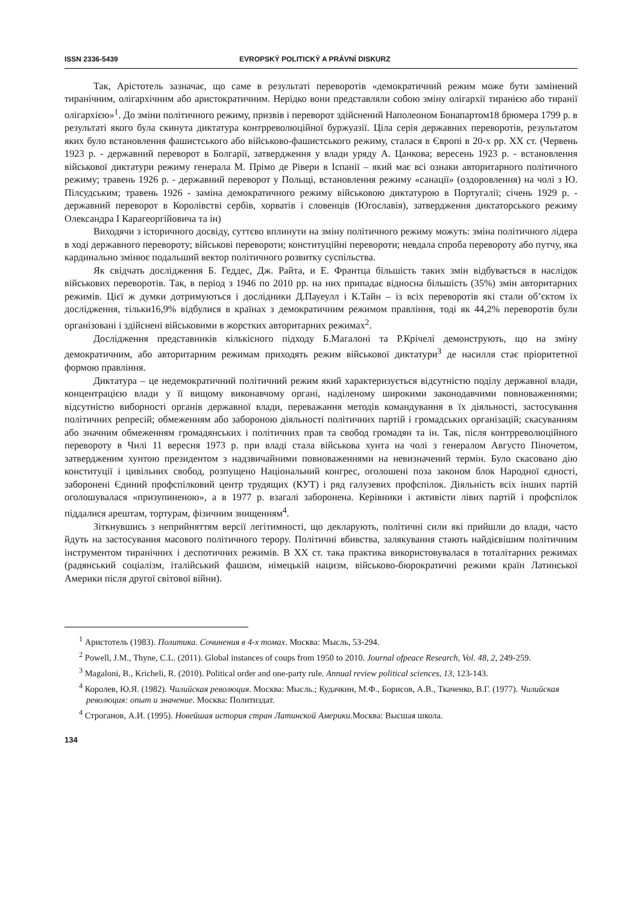ISSN 2336-5439 EVROPSKÝ POLITICKÝ A PRÁVNÍ DISKURZ
Так, Арістотель зазначає, що саме в результаті переворотів «демократичний режим може бути замінений тиранічним, олігархічним або аристократичним. Нерідко вони представляли собою зміну олігархії тиранією або тиранії олігархією»<sup>1</sup>. До зміни політичного режиму, призвів і переворот здійснений Наполеоном Бонапартом18 брюмера 1799 р. в результаті якого була скинута диктатура контрреволюційної буржуазії. Ціла серія державних переворотів, результатом яких було встановлення фашистського або військово-фашистського режиму, сталася в Європі в 20-х рр. ХХ ст. (Червень 1923 р. - державний переворот в Болгарії, затвердження у влади уряду А. Цанкова; вересень 1923 р. - встановлення військової диктатури режиму генерала М. Прімо де Рівери в Іспанії – який має всі ознаки авторитарного політичного режиму; травень 1926 р. - державний переворот у Польщі, встановлення режиму «санації» (оздоровлення) на чолі з Ю. Пілсудським; травень 1926 - заміна демократичного режиму військовою диктатурою в Португалії; січень 1929 р. - державний переворот в Королівстві сербів, хорватів і словенців (Югославія), затвердження диктаторського режиму Олександра I Карагеоргійовича та ін)
Виходячи з історичного досвіду, суттєво вплинути на зміну політичного режиму можуть: зміна політичного лідера в ході державного перевороту; військові перевороти; конституційні перевороти; невдала спроба перевороту або путчу, яка кардинально змінює подальший вектор політичного розвитку суспільства.
Як свідчать дослідження Б. Геддес, Дж. Райта, и Е. Франтца більшість таких змін відбувається в наслідок військових переворотів. Так, в період з 1946 по 2010 рр. на них припадає відносна більшість (35%) змін авторитарних режимів. Цієї ж думки дотримуються і дослідники Д.Пауеулл і К.Тайн – із всіх переворотів які стали об’єктом їх дослідження, тільки16,9% відбулися в країнах з демократичним режимом правління, тоді як 44,2% переворотів були організовані і здійснені військовими в жорстких авторитарних режимах<sup>2</sup>.
Дослідження представників кількісного підходу Б.Магалоні та Р.Крічелі демонструють, що на зміну демократичним, або авторитарним режимам приходять режим військової диктатури<sup>3</sup> де насилля стає пріоритетної формою правління.
Диктатура – це недемократичний політичний режим який характеризується відсутністю поділу державної влади, концентрацією влади у її вищому виконавчому органі, наділеному широкими законодавчими повноваженнями; відсутністю виборності органів державної влади, переважання методів командування в їх діяльності, застосування політичних репресій; обмеженням або забороною діяльності політичних партій і громадських організацій; скасуванням або значним обмеженням громадянських і політичних прав та свобод громадян та ін. Так, після контрреволюційного перевороту в Чилі 11 вересня 1973 р. при владі стала військова хунта на чолі з генералом Августо Піночетом, затвердженим хунтою президентом з надзвичайними повноваженнями на невизначений термін. Було скасовано дію конституції і цивільних свобод, розпущено Національний конгрес, оголошені поза законом блок Народної єдності, заборонені Єдиний профспілковий центр трудящих (КУТ) і ряд галузевих профспілок. Діяльність всіх інших партій оголошувалася «призупиненою», а в 1977 р. взагалі заборонена. Керівники і активісти лівих партій і профспілок піддалися арештам, тортурам, фізичним знищенням<sup>4</sup>.
Зіткнувшись з неприйняттям версії легітимності, що декларують, політичні сили які прийшли до влади, часто йдуть на застосування масового політичного терору. Політичні вбивства, залякування стають найдієвішим політичним інструментом тиранічних і деспотичних режимів. В ХХ ст. така практика використовувалася в тоталітарних режимах (радянський соціалізм, італійський фашизм, німецькій нацизм, військово-бюрократичні режими країн Латинської Америки після другої світової війни).
<sup>1</sup> Аристотель (1983). Политика. Сочинения в 4-х томах. Москва: Мысль, 53-294.
<sup>2</sup> Powell, J.M., Thyne, C.L. (2011). Global instances of coups from 1950 to 2010. Journal ofpeace Research, Vol. 48, 2, 249-259.
<sup>3</sup> Magaloni, B., Kricheli, R. (2010). Political order and one-party rule. Annual review political sciences, 13, 123-143.
<sup>4</sup> Королев, Ю.Я. (1982). Чилийская революция. Москва: Мысль.; Кудачкин, М.Ф., Борисов, А.В., Ткаченко, В.Г. (1977). Чилийская революция: опыт и значение. Москва: Политиздат.
<sup>4</sup> Строганов, А.И. (1995). Новейшая история стран Латинской Америки.Москва: Высшая школа.
134